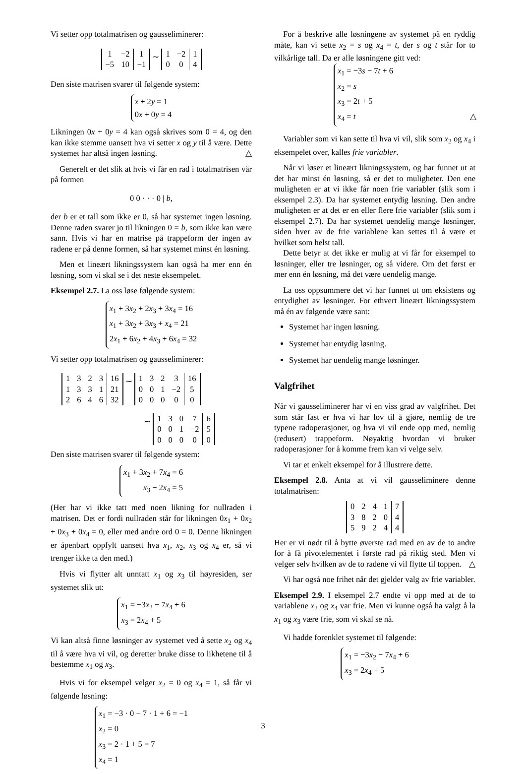Vi setter opp totalmatrisen og gausseliminerer:
| 1 | −2 | 1 |
| −5 | 10 | −1 |
∼
| 1 | −2 | 1 |
| 0 | 0 | 4 |
Den siste matrisen svarer til følgende system:
x + 2y = 1
0x + 0y = 4
Likningen 0x + 0y = 4 kan også skrives som 0 = 4, og den kan ikke stemme uansett hva vi setter x og y til å være. Dette systemet har altså ingen løsning. △
Generelt er det slik at hvis vi får en rad i totalmatrisen vår på formen
0 0 · · · 0 | b,
der b er et tall som ikke er 0, så har systemet ingen løsning. Denne raden svarer jo til likningen 0 = b, som ikke kan være sann. Hvis vi har en matrise på trappeform der ingen av radene er på denne formen, så har systemet minst én løsning.
Men et lineært likningssystem kan også ha mer enn én løsning, som vi skal se i det neste eksempelet.
Eksempel 2.7. La oss løse følgende system:
x<sub>1</sub> + 3x<sub>2</sub> + 2x<sub>3</sub> + 3x<sub>4</sub> = 16
x<sub>1</sub> + 3x<sub>2</sub> + 3x<sub>3</sub> + x<sub>4</sub> = 21
2x<sub>1</sub> + 6x<sub>2</sub> + 4x<sub>3</sub> + 6x<sub>4</sub> = 32
Vi setter opp totalmatrisen og gausseliminerer:
| 1 | 3 | 2 | 3 | 16 |
| 1 | 3 | 3 | 1 | 21 |
| 2 | 6 | 4 | 6 | 32 |
∼
| 1 | 3 | 2 | 3 | 16 |
| 0 | 0 | 1 | −2 | 5 |
| 0 | 0 | 0 | 0 | 0 |
∼
| 1 | 3 | 0 | 7 | 6 |
| 0 | 0 | 1 | −2 | 5 |
| 0 | 0 | 0 | 0 | 0 |
Den siste matrisen svarer til følgende system:
x<sub>1</sub> + 3x<sub>2</sub> + 7x<sub>4</sub> = 6
x<sub>3</sub> − 2x<sub>4</sub> = 5
(Her har vi ikke tatt med noen likning for nullraden i matrisen. Det er fordi nullraden står for likningen 0x<sub>1</sub> + 0x<sub>2</sub> + 0x<sub>3</sub> + 0x<sub>4</sub> = 0, eller med andre ord 0 = 0. Denne likningen er åpenbart oppfylt uansett hva x<sub>1</sub>, x<sub>2</sub>, x<sub>3</sub> og x<sub>4</sub> er, så vi trenger ikke ta den med.)
Hvis vi flytter alt unntatt x<sub>1</sub> og x<sub>3</sub> til høyresiden, ser systemet slik ut:
x<sub>1</sub> = −3x<sub>2</sub> − 7x<sub>4</sub> + 6
x<sub>3</sub> = 2x<sub>4</sub> + 5
Vi kan altså finne løsninger av systemet ved å sette x<sub>2</sub> og x<sub>4</sub> til å være hva vi vil, og deretter bruke disse to likhetene til å bestemme x<sub>1</sub> og x<sub>3</sub>.
Hvis vi for eksempel velger x<sub>2</sub> = 0 og x<sub>4</sub> = 1, så får vi følgende løsning:
x<sub>1</sub> = −3 · 0 − 7 · 1 + 6 = −1
x<sub>2</sub> = 0
x<sub>3</sub> = 2 · 1 + 5 = 7
x<sub>4</sub> = 1
For å beskrive alle løsningene av systemet på en ryddig måte, kan vi sette x<sub>2</sub> = s og x<sub>4</sub> = t, der s og t står for to vilkårlige tall. Da er alle løsningene gitt ved:
x<sub>1</sub> = −3s − 7t + 6
x<sub>2</sub> = s
x<sub>3</sub> = 2t + 5
x<sub>4</sub> = t △
Variabler som vi kan sette til hva vi vil, slik som x<sub>2</sub> og x<sub>4</sub> i eksempelet over, kalles frie variabler.
Når vi løser et lineært likningssystem, og har funnet ut at det har minst én løsning, så er det to muligheter. Den ene muligheten er at vi ikke får noen frie variabler (slik som i eksempel 2.3). Da har systemet entydig løsning. Den andre muligheten er at det er en eller flere frie variabler (slik som i eksempel 2.7). Da har systemet uendelig mange løsninger, siden hver av de frie variablene kan settes til å være et hvilket som helst tall.
Dette betyr at det ikke er mulig at vi får for eksempel to løsninger, eller tre løsninger, og så videre. Om det først er mer enn én løsning, må det være uendelig mange.
La oss oppsummere det vi har funnet ut om eksistens og entydighet av løsninger. For ethvert lineært likningssystem må én av følgende være sant:
Systemet har ingen løsning.
Systemet har entydig løsning.
Systemet har uendelig mange løsninger.
Valgfrihet
Når vi gausseliminerer har vi en viss grad av valgfrihet. Det som står fast er hva vi har lov til å gjøre, nemlig de tre typene radoperasjoner, og hva vi vil ende opp med, nemlig (redusert) trappeform. Nøyaktig hvordan vi bruker radoperasjoner for å komme frem kan vi velge selv.
Vi tar et enkelt eksempel for å illustrere dette.
Eksempel 2.8. Anta at vi vil gausseliminere denne totalmatrisen:
| 0 | 2 | 4 | 1 | 7 |
| 3 | 8 | 2 | 0 | 4 |
| 5 | 9 | 2 | 4 | 4 |
Her er vi nødt til å bytte øverste rad med en av de to andre for å få pivotelementet i første rad på riktig sted. Men vi velger selv hvilken av de to radene vi vil flytte til toppen. △
Vi har også noe frihet når det gjelder valg av frie variabler.
Eksempel 2.9. I eksempel 2.7 endte vi opp med at de to variablene x<sub>2</sub> og x<sub>4</sub> var frie. Men vi kunne også ha valgt å la x<sub>1</sub> og x<sub>3</sub> være frie, som vi skal se nå.
Vi hadde forenklet systemet til følgende:
x<sub>1</sub> = −3x<sub>2</sub> − 7x<sub>4</sub> + 6
x<sub>3</sub> = 2x<sub>4</sub> + 5
3